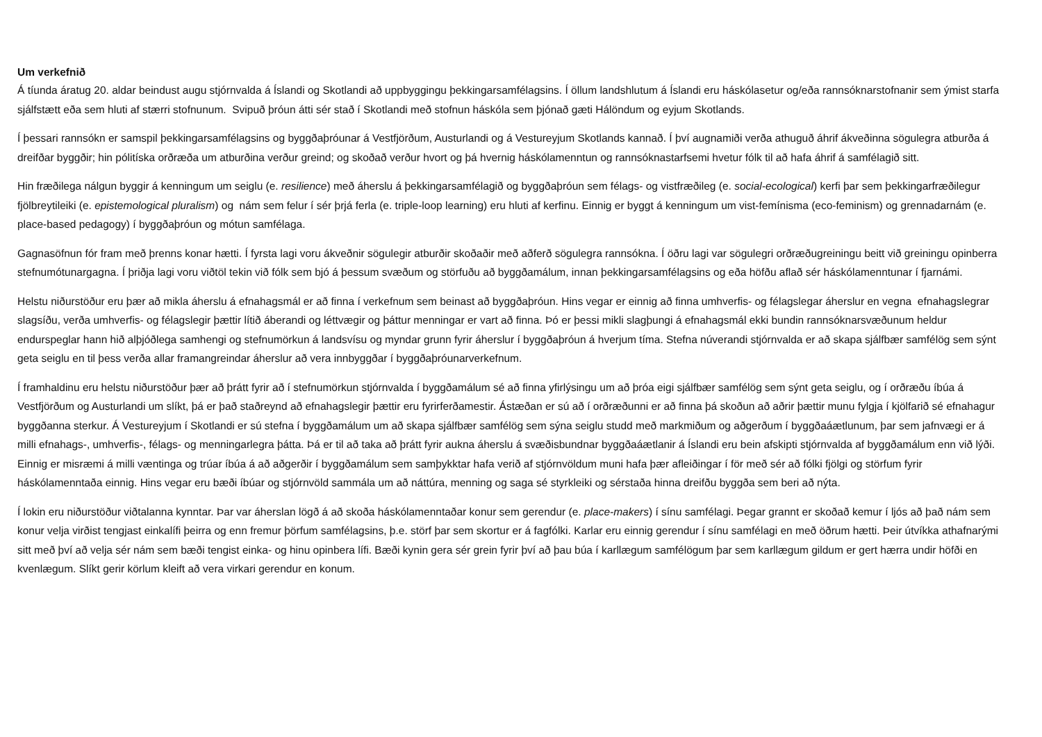Um verkefnið
Á tíunda áratug 20. aldar beindust augu stjórnvalda á Íslandi og Skotlandi að uppbyggingu þekkingarsamfélagsins. Í öllum landshlutum á Íslandi eru háskólasetur og/eða rannsóknarstofnanir sem ýmist starfa sjálfstætt eða sem hluti af stærri stofnunum. Svipuð þróun átti sér stað í Skotlandi með stofnun háskóla sem þjónað gæti Hálöndum og eyjum Skotlands.
Í þessari rannsókn er samspil þekkingarsamfélagsins og byggðaþróunar á Vestfjörðum, Austurlandi og á Vestureyjum Skotlands kannað. Í því augnamiði verða athuguð áhrif ákveðinna sögulegra atburða á dreifðar byggðir; hin pólitíska orðræða um atburðina verður greind; og skoðað verður hvort og þá hvernig háskólamenntun og rannsóknastarfsemi hvetur fólk til að hafa áhrif á samfélagið sitt.
Hin fræðilega nálgun byggir á kenningum um seiglu (e. resilience) með áherslu á þekkingarsamfélagið og byggðaþróun sem félags- og vistfræðileg (e. social-ecological) kerfi þar sem þekkingarfræðilegur fjölbreytileiki (e. epistemological pluralism) og nám sem felur í sér þrjá ferla (e. triple-loop learning) eru hluti af kerfinu. Einnig er byggt á kenningum um vist-femínisma (eco-feminism) og grennadarnám (e. place-based pedagogy) í byggðaþróun og mótun samfélaga.
Gagnasöfnun fór fram með þrenns konar hætti. Í fyrsta lagi voru ákveðnir sögulegir atburðir skoðaðir með aðferð sögulegra rannsókna. Í öðru lagi var sögulegri orðræðugreiningu beitt við greiningu opinberra stefnumótunargagna. Í þriðja lagi voru viðtöl tekin við fólk sem bjó á þessum svæðum og störfuðu að byggðamálum, innan þekkingarsamfélagsins og eða höfðu aflað sér háskólamenntunar í fjarnámi.
Helstu niðurstöður eru þær að mikla áherslu á efnahagsmál er að finna í verkefnum sem beinast að byggðaþróun. Hins vegar er einnig að finna umhverfis- og félagslegar áherslur en vegna efnahagslegrar slagsíðu, verða umhverfis- og félagslegir þættir lítið áberandi og léttvægir og þáttur menningar er vart að finna. Þó er þessi mikli slagþungi á efnahagsmál ekki bundin rannsóknarsvæðunum heldur endurspeglar hann hið alþjóðlega samhengi og stefnumörkun á landsvísu og myndar grunn fyrir áherslur í byggðaþróun á hverjum tíma. Stefna núverandi stjórnvalda er að skapa sjálfbær samfélög sem sýnt geta seiglu en til þess verða allar framangreindar áherslur að vera innbyggðar í byggðaþróunarverkefnum.
Í framhaldinu eru helstu niðurstöður þær að þrátt fyrir að í stefnumörkun stjórnvalda í byggðamálum sé að finna yfirlýsingu um að þróa eigi sjálfbær samfélög sem sýnt geta seiglu, og í orðræðu íbúa á Vestfjörðum og Austurlandi um slíkt, þá er það staðreynd að efnahagslegir þættir eru fyrirferðamestir. Ástæðan er sú að í orðræðunni er að finna þá skoðun að aðrir þættir munu fylgja í kjölfarið sé efnahagur byggðanna sterkur. Á Vestureyjum í Skotlandi er sú stefna í byggðamálum um að skapa sjálfbær samfélög sem sýna seiglu studd með markmiðum og aðgerðum í byggðaáætlunum, þar sem jafnvægi er á milli efnahags-, umhverfis-, félags- og menningarlegra þátta. Þá er til að taka að þrátt fyrir aukna áherslu á svæðisbundnar byggðaáætlanir á Íslandi eru bein afskipti stjórnvalda af byggðamálum enn við lýði. Einnig er misræmi á milli væntinga og trúar íbúa á að aðgerðir í byggðamálum sem samþykktar hafa verið af stjórnvöldum muni hafa þær afleiðingar í för með sér að fólki fjölgi og störfum fyrir háskólamenntaða einnig. Hins vegar eru bæði íbúar og stjórnvöld sammála um að náttúra, menning og saga sé styrkleiki og sérstaða hinna dreifðu byggða sem beri að nýta.
Í lokin eru niðurstöður viðtalanna kynntar. Þar var áherslan lögð á að skoða háskólamenntaðar konur sem gerendur (e. place-makers) í sínu samfélagi. Þegar grannt er skoðað kemur í ljós að það nám sem konur velja virðist tengjast einkalífi þeirra og enn fremur þörfum samfélagsins, þ.e. störf þar sem skortur er á fagfólki. Karlar eru einnig gerendur í sínu samfélagi en með öðrum hætti. Þeir útvíkka athafnarými sitt með því að velja sér nám sem bæði tengist einka- og hinu opinbera lífi. Bæði kynin gera sér grein fyrir því að þau búa í karllægum samfélögum þar sem karllægum gildum er gert hærra undir höfði en kvenlægum. Slíkt gerir körlum kleift að vera virkari gerendur en konum.